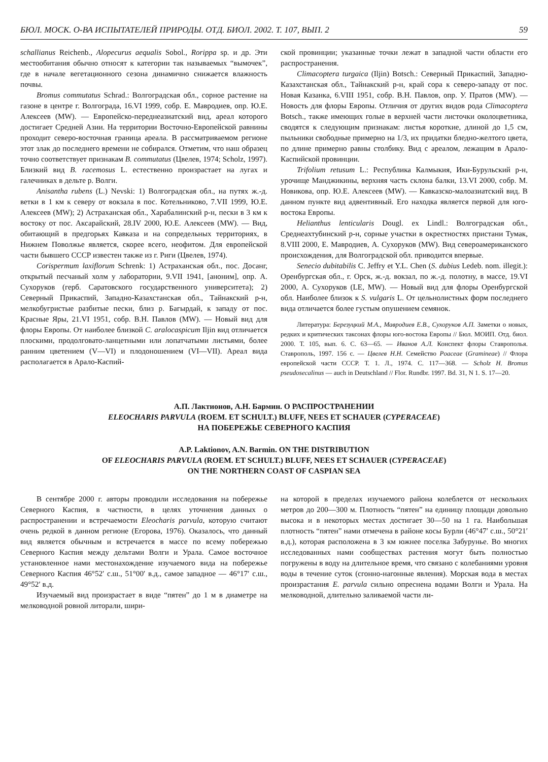БЮЛ. МОСК. О-ВА ИСПЫТАТЕЛЕЙ ПРИРОДЫ. ОТД. БИОЛ. 2002. Т. 107, ВЫП. 2 59
schallianus Reichenb., Alopecurus aequalis Sobol., Rorippa sp. и др. Эти местообитания обычно относят к категории так называемых “вымочек”, где в начале вегетационного сезона динамично снижается влажность почвы.
Bromus commutatus Schrad.: Волгоградская обл., сорное растение на газоне в центре г. Волгограда, 16.VI 1999, собр. Е. Мавродиев, опр. Ю.Е. Алексеев (MW). — Европейско-переднеазиатский вид, ареал которого достигает Средней Азии. На территории Восточно-Европейской равнины проходит северо-восточная граница ареала. В рассматриваемом регионе этот злак до последнего времени не собирался. Отметим, что наш образец точно соответствует признакам B. commutatus (Цвелев, 1974; Scholz, 1997). Близкий вид B. racemosus L. естественно произрастает на лугах и галечниках в дельте р. Волги.
Anisantha rubens (L.) Nevski: 1) Волгоградская обл., на путях ж.-д. ветки в 1 км к северу от вокзала в пос. Котельниково, 7.VII 1999, Ю.Е. Алексеев (MW); 2) Астраханская обл., Харабалинский р-н, пески в 3 км к востоку от пос. Аксарайский, 28.IV 2000, Ю.Е. Алексеев (MW). — Вид, обитающий в предгорьях Кавказа и на сопредельных территориях, в Нижнем Поволжье является, скорее всего, неофитом. Для европейской части бывшего СССР известен также из г. Риги (Цвелев, 1974).
Corispermum laxiflorum Schrenk: 1) Астраханская обл., пос. Досанг, открытый песчаный холм у лаборатории, 9.VII 1941, [аноним], опр. А. Сухоруков (герб. Саратовского государственного университета); 2) Северный Прикаспий, Западно-Казахстанская обл., Тайнакский р-н, мелкобугристые разбитые пески, близ р. Багырдай, к западу от пос. Красные Яры, 21.VI 1951, собр. В.Н. Павлов (MW). — Новый вид для флоры Европы. От наиболее близкой C. aralocaspicum Iljin вид отличается плоскими, продолговато-ланцетными или лопатчатыми листьями, более ранним цветением (V—VI) и плодоношением (VI—VII). Ареал вида располагается в Арало-Каспий-
ской провинции; указанные точки лежат в западной части области его распространения.
Climacoptera turgaica (Iljin) Botsch.: Северный Прикаспий, Западно-Казахстанская обл., Тайнакский р-н, край сора к северо-западу от пос. Новая Казанка, 6.VIII 1951, собр. В.Н. Павлов, опр. У. Пратов (MW). — Новость для флоры Европы. Отличия от других видов рода Climacoptera Botsch., также имеющих голые в верхней части листочки околоцветника, сводятся к следующим признакам: листья короткие, длиной до 1,5 см, пыльники свободные примерно на 1/3, их придатки бледно-желтого цвета, по длине примерно равны столбику. Вид с ареалом, лежащим в Арало-Каспийской провинции.
Trifolium retusum L.: Республика Калмыкия, Ики-Бурульский р-н, урочище Манджикины, верхняя часть склона балки, 13.VI 2000, собр. М. Новикова, опр. Ю.Е. Алексеев (MW). — Кавказско-малоазиатский вид. В данном пункте вид адвентивный. Его находка является первой для юго-востока Европы.
Helianthus lenticularis Dougl. ex Lindl.: Волгоградская обл., Среднеахтубинский р-н, сорные участки в окрестностях пристани Тумак, 8.VIII 2000, Е. Мавродиев, А. Сухоруков (MW). Вид североамериканского происхождения, для Волгоградской обл. приводится впервые.
Senecio dubitabilis C. Jeffry et Y.L. Chen (S. dubius Ledeb. nom. illegit.): Оренбургская обл., г. Орск, ж.-д. вокзал, по ж.-д. полотну, в массе, 19.VI 2000, А. Сухоруков (LE, MW). — Новый вид для флоры Оренбургской обл. Наиболее близок к S. vulgaris L. От цельнолистных форм последнего вида отличается более густым опушением семянок.
Литература: Березуцкий М.А., Мавродиев Е.В., Сухоруков А.П. Заметки о новых, редких и критических таксонах флоры юго-востока Европы // Бюл. МОИП. Отд. биол. 2000. Т. 105, вып. 6. С. 63—65. — Иванов А.Л. Конспект флоры Ставрополья. Ставрополь, 1997. 156 с. — Цвелев Н.Н. Семейство Poaceae (Gramineae) // Флора европейской части СССР. Т. 1. Л., 1974. С. 117—368. — Scholz H. Bromus pseudosecalinus — auch in Deutschland // Flor. Rundbr. 1997. Bd. 31, N 1. S. 17—20.
А.П. Лактионов, А.Н. Бармин. О РАСПРОСТРАНЕНИИ
ELEOCHARIS PARVULA (ROEM. ET SCHULT.) BLUFF, NEES ET SCHAUER (CYPERACEAE)
НА ПОБЕРЕЖЬЕ СЕВЕРНОГО КАСПИЯ
A.P. Laktionov, A.N. Barmin. ON THE DISTRIBUTION
OF ELEOCHARIS PARVULA (ROEM. ET SCHULT.) BLUFF, NEES ET SCHAUER (CYPERACEAE)
ON THE NORTHERN COAST OF CASPIAN SEA
В сентябре 2000 г. авторы проводили исследования на побережье Северного Каспия, в частности, в целях уточнения данных о распространении и встречаемости Eleocharis parvula, которую считают очень редкой в данном регионе (Егорова, 1976). Оказалось, что данный вид является обычным и встречается в массе по всему побережью Северного Каспия между дельтами Волги и Урала. Самое восточное установленное нами местонахождение изучаемого вида на побережье Северного Каспия 46°52′ с.ш., 51°00′ в.д., самое западное — 46°17′ с.ш., 49°52′ в.д.
Изучаемый вид произрастает в виде “пятен” до 1 м в диаметре на мелководной ровной литорали, шири-
на которой в пределах изучаемого района колеблется от нескольких метров до 200—300 м. Плотность “пятен” на единицу площади довольно высока и в некоторых местах достигает 30—50 на 1 га. Наибольшая плотность “пятен” нами отмечена в районе косы Бурли (46°47′ с.ш., 50°21′ в.д.), которая расположена в 3 км южнее поселка Забурунье. Во многих исследованных нами сообществах растения могут быть полностью погружены в воду на длительное время, что связано с колебаниями уровня воды в течение суток (сгонно-нагонные явления). Морская вода в местах произрастания E. parvula сильно опреснена водами Волги и Урала. На мелководной, длительно заливаемой части ли-